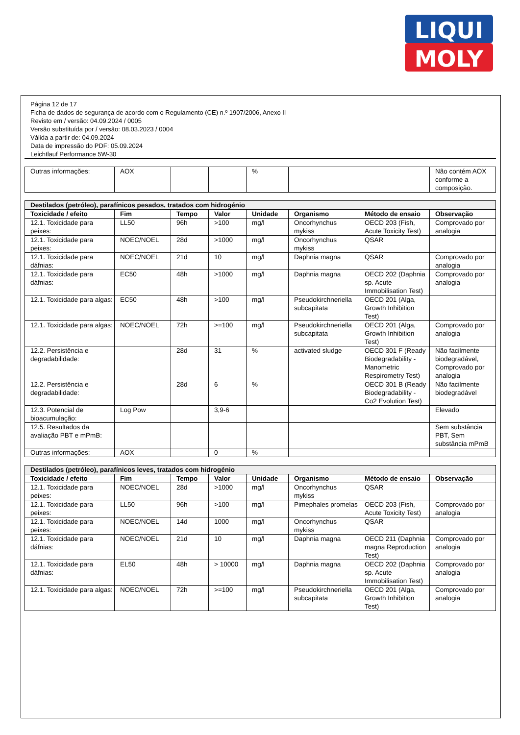LIQUI
MOLY
Página 12 de 17
Ficha de dados de segurança de acordo com o Regulamento (CE) n.º 1907/2006, Anexo II
Revisto em / versão: 04.09.2024 / 0005
Versão substituída por / versão: 08.03.2023 / 0004
Válida a partir de: 04.09.2024
Data de impressão do PDF: 05.09.2024
Leichtlauf Performance 5W-30
| Outras informações: | AOX | | | % | | | Não contém AOX conforme a composição. |
| Destilados (petróleo), parafínicos pesados, tratados com hidrogénio | | | | | | | |
| --- | --- | --- | --- | --- | --- | --- | --- |
| Toxicidade / efeito | Fim | Tempo | Valor | Unidade | Organismo | Método de ensaio | Observação |
| 12.1. Toxicidade para peixes: | LL50 | 96h | >100 | mg/l | Oncorhynchus mykiss | OECD 203 (Fish, Acute Toxicity Test) | Comprovado por analogia |
| 12.1. Toxicidade para peixes: | NOEC/NOEL | 28d | >1000 | mg/l | Oncorhynchus mykiss | QSAR | |
| 12.1. Toxicidade para dáfnias: | NOEC/NOEL | 21d | 10 | mg/l | Daphnia magna | QSAR | Comprovado por analogia |
| 12.1. Toxicidade para dáfnias: | EC50 | 48h | >1000 | mg/l | Daphnia magna | OECD 202 (Daphnia sp. Acute Immobilisation Test) | Comprovado por analogia |
| 12.1. Toxicidade para algas: | EC50 | 48h | >100 | mg/l | Pseudokirchneriella subcapitata | OECD 201 (Alga, Growth Inhibition Test) | |
| 12.1. Toxicidade para algas: | NOEC/NOEL | 72h | >=100 | mg/l | Pseudokirchneriella subcapitata | OECD 201 (Alga, Growth Inhibition Test) | Comprovado por analogia |
| 12.2. Persistência e degradabilidade: | | 28d | 31 | % | activated sludge | OECD 301 F (Ready Biodegradability - Manometric Respirometry Test) | Não facilmente biodegradável, Comprovado por analogia |
| 12.2. Persistência e degradabilidade: | | 28d | 6 | % | | OECD 301 B (Ready Biodegradability - Co2 Evolution Test) | Não facilmente biodegradável |
| 12.3. Potencial de bioacumulação: | Log Pow | | 3,9-6 | | | | Elevado |
| 12.5. Resultados da avaliação PBT e mPmB: | | | | | | | Sem substância PBT, Sem substância mPmB |
| Outras informações: | AOX | | 0 | % | | | |
| Destilados (petróleo), parafínicos leves, tratados com hidrogénio | | | | | | | |
| --- | --- | --- | --- | --- | --- | --- | --- |
| Toxicidade / efeito | Fim | Tempo | Valor | Unidade | Organismo | Método de ensaio | Observação |
| 12.1. Toxicidade para peixes: | NOEC/NOEL | 28d | >1000 | mg/l | Oncorhynchus mykiss | QSAR | |
| 12.1. Toxicidade para peixes: | LL50 | 96h | >100 | mg/l | Pimephales promelas | OECD 203 (Fish, Acute Toxicity Test) | Comprovado por analogia |
| 12.1. Toxicidade para peixes: | NOEC/NOEL | 14d | 1000 | mg/l | Oncorhynchus mykiss | QSAR | |
| 12.1. Toxicidade para dáfnias: | NOEC/NOEL | 21d | 10 | mg/l | Daphnia magna | OECD 211 (Daphnia magna Reproduction Test) | Comprovado por analogia |
| 12.1. Toxicidade para dáfnias: | EL50 | 48h | > 10000 | mg/l | Daphnia magna | OECD 202 (Daphnia sp. Acute Immobilisation Test) | Comprovado por analogia |
| 12.1. Toxicidade para algas: | NOEC/NOEL | 72h | >=100 | mg/l | Pseudokirchneriella subcapitata | OECD 201 (Alga, Growth Inhibition Test) | Comprovado por analogia |